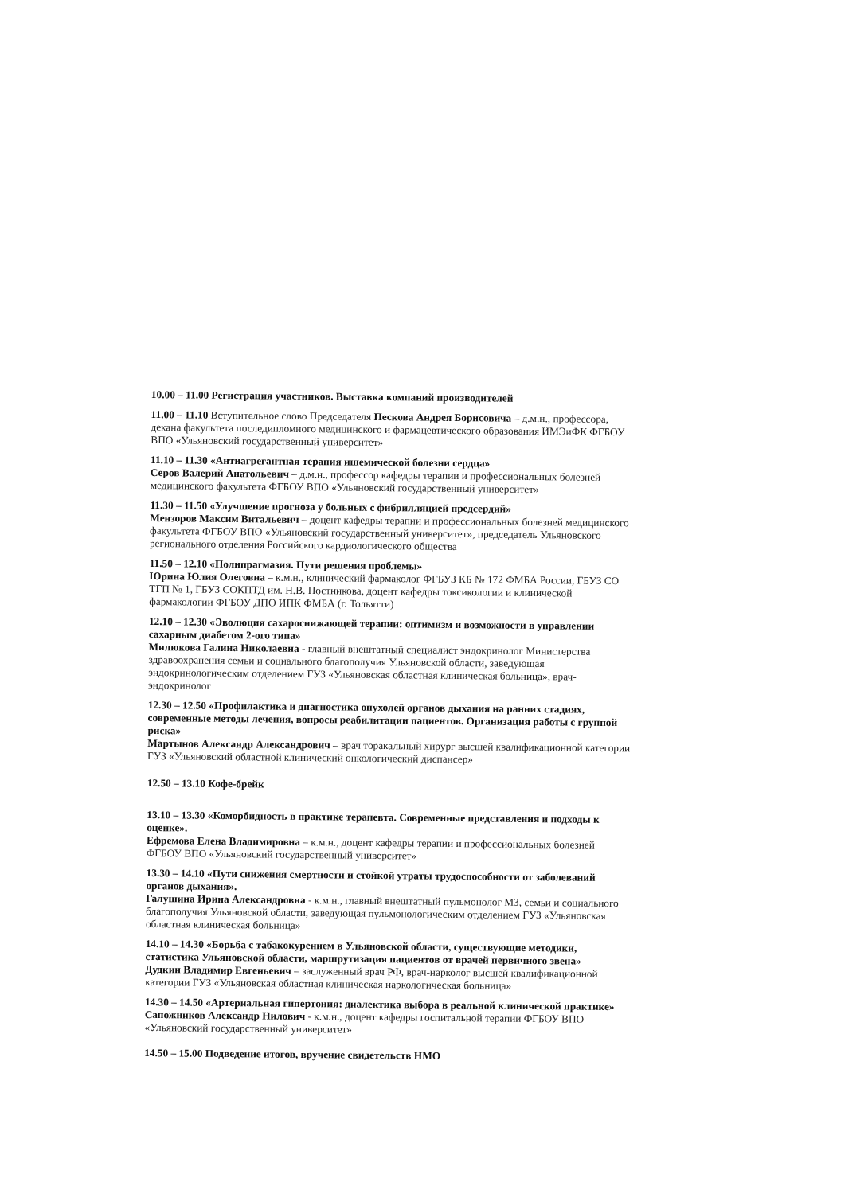10.00 – 11.00 Регистрация участников. Выставка компаний производителей
11.00 – 11.10 Вступительное слово Председателя Пескова Андрея Борисовича – д.м.н., профессора, декана факультета последипломного медицинского и фармацевтического образования ИМЭиФК ФГБОУ ВПО «Ульяновский государственный университет»
11.10 – 11.30 «Антиагрегантная терапия ишемической болезни сердца»
Серов Валерий Анатольевич – д.м.н., профессор кафедры терапии и профессиональных болезней медицинского факультета ФГБОУ ВПО «Ульяновский государственный университет»
11.30 – 11.50 «Улучшение прогноза у больных с фибрилляцией предсердий»
Мензоров Максим Витальевич – доцент кафедры терапии и профессиональных болезней медицинского факультета ФГБОУ ВПО «Ульяновский государственный университет», председатель Ульяновского регионального отделения Российского кардиологического общества
11.50 – 12.10 «Полипрагмазия. Пути решения проблемы»
Юрина Юлия Олеговна – к.м.н., клинический фармаколог ФГБУЗ КБ № 172 ФМБА России, ГБУЗ СО ТГП № 1, ГБУЗ СОКПТД им. Н.В. Постникова, доцент кафедры токсикологии и клинической фармакологии ФГБОУ ДПО ИПК ФМБА (г. Тольятти)
12.10 – 12.30 «Эволюция сахароснижающей терапии: оптимизм и возможности в управлении сахарным диабетом 2-ого типа»
Милюкова Галина Николаевна - главный внештатный специалист эндокринолог Министерства здравоохранения семьи и социального благополучия Ульяновской области, заведующая эндокринологическим отделением ГУЗ «Ульяновская областная клиническая больница», врач-эндокринолог
12.30 – 12.50 «Профилактика и диагностика опухолей органов дыхания на ранних стадиях, современные методы лечения, вопросы реабилитации пациентов. Организация работы с группой риска»
Мартынов Александр Александрович – врач торакальный хирург высшей квалификационной категории ГУЗ «Ульяновский областной клинический онкологический диспансер»
12.50 – 13.10 Кофе-брейк
13.10 – 13.30 «Коморбидность в практике терапевта. Современные представления и подходы к оценке».
Ефремова Елена Владимировна – к.м.н., доцент кафедры терапии и профессиональных болезней ФГБОУ ВПО «Ульяновский государственный университет»
13.30 – 14.10 «Пути снижения смертности и стойкой утраты трудоспособности от заболеваний органов дыхания».
Галушина Ирина Александровна - к.м.н., главный внештатный пульмонолог МЗ, семьи и социального благополучия Ульяновской области, заведующая пульмонологическим отделением ГУЗ «Ульяновская областная клиническая больница»
14.10 – 14.30 «Борьба с табакокурением в Ульяновской области, существующие методики, статистика Ульяновской области, маршрутизация пациентов от врачей первичного звена»
Дудкин Владимир Евгеньевич – заслуженный врач РФ, врач-нарколог высшей квалификационной категории ГУЗ «Ульяновская областная клиническая наркологическая больница»
14.30 – 14.50 «Артериальная гипертония: диалектика выбора в реальной клинической практике»
Сапожников Александр Нилович - к.м.н., доцент кафедры госпитальной терапии ФГБОУ ВПО «Ульяновский государственный университет»
14.50 – 15.00 Подведение итогов, вручение свидетельств НМО